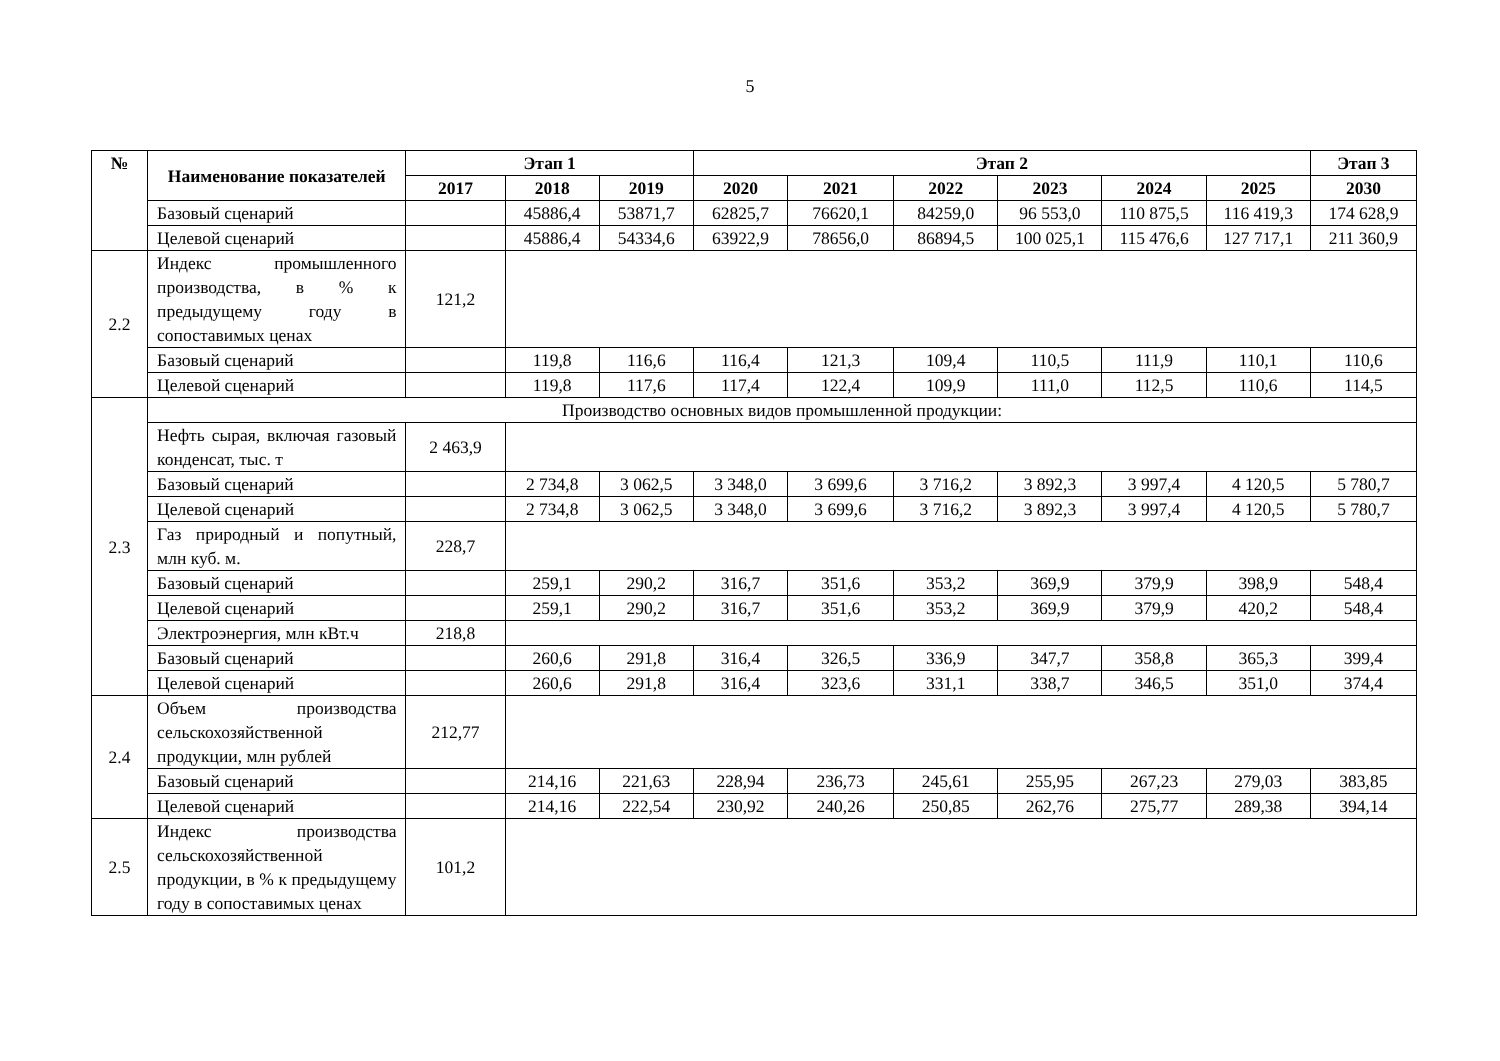5
| № | Наименование показателей | Этап 1 | | | Этап 2 | | | | | | Этап 3 |
| --- | --- | --- | --- | --- | --- | --- | --- | --- | --- | --- | --- |
| | | 2017 | 2018 | 2019 | 2020 | 2021 | 2022 | 2023 | 2024 | 2025 | 2030 |
| | Базовый сценарий | | 45886,4 | 53871,7 | 62825,7 | 76620,1 | 84259,0 | 96 553,0 | 110 875,5 | 116 419,3 | 174 628,9 |
| | Целевой сценарий | | 45886,4 | 54334,6 | 63922,9 | 78656,0 | 86894,5 | 100 025,1 | 115 476,6 | 127 717,1 | 211 360,9 |
| 2.2 | Индекс промышленного производства, в % к предыдущему году в сопоставимых ценах | 121,2 | | | | | | | | | |
| | Базовый сценарий | | 119,8 | 116,6 | 116,4 | 121,3 | 109,4 | 110,5 | 111,9 | 110,1 | 110,6 |
| | Целевой сценарий | | 119,8 | 117,6 | 117,4 | 122,4 | 109,9 | 111,0 | 112,5 | 110,6 | 114,5 |
| 2.3 | Производство основных видов промышленной продукции: | | | | | | | | | | |
| | Нефть сырая, включая газовый конденсат, тыс. т | 2 463,9 | | | | | | | | | |
| | Базовый сценарий | | 2 734,8 | 3 062,5 | 3 348,0 | 3 699,6 | 3 716,2 | 3 892,3 | 3 997,4 | 4 120,5 | 5 780,7 |
| | Целевой сценарий | | 2 734,8 | 3 062,5 | 3 348,0 | 3 699,6 | 3 716,2 | 3 892,3 | 3 997,4 | 4 120,5 | 5 780,7 |
| | Газ природный и попутный, млн куб. м. | 228,7 | | | | | | | | | |
| | Базовый сценарий | | 259,1 | 290,2 | 316,7 | 351,6 | 353,2 | 369,9 | 379,9 | 398,9 | 548,4 |
| | Целевой сценарий | | 259,1 | 290,2 | 316,7 | 351,6 | 353,2 | 369,9 | 379,9 | 420,2 | 548,4 |
| | Электроэнергия, млн кВт.ч | 218,8 | | | | | | | | | |
| | Базовый сценарий | | 260,6 | 291,8 | 316,4 | 326,5 | 336,9 | 347,7 | 358,8 | 365,3 | 399,4 |
| | Целевой сценарий | | 260,6 | 291,8 | 316,4 | 323,6 | 331,1 | 338,7 | 346,5 | 351,0 | 374,4 |
| 2.4 | Объем производства сельскохозяйственной продукции, млн рублей | 212,77 | | | | | | | | | |
| | Базовый сценарий | | 214,16 | 221,63 | 228,94 | 236,73 | 245,61 | 255,95 | 267,23 | 279,03 | 383,85 |
| | Целевой сценарий | | 214,16 | 222,54 | 230,92 | 240,26 | 250,85 | 262,76 | 275,77 | 289,38 | 394,14 |
| 2.5 | Индекс производства сельскохозяйственной продукции, в % к предыдущему году в сопоставимых ценах | 101,2 | | | | | | | | | |